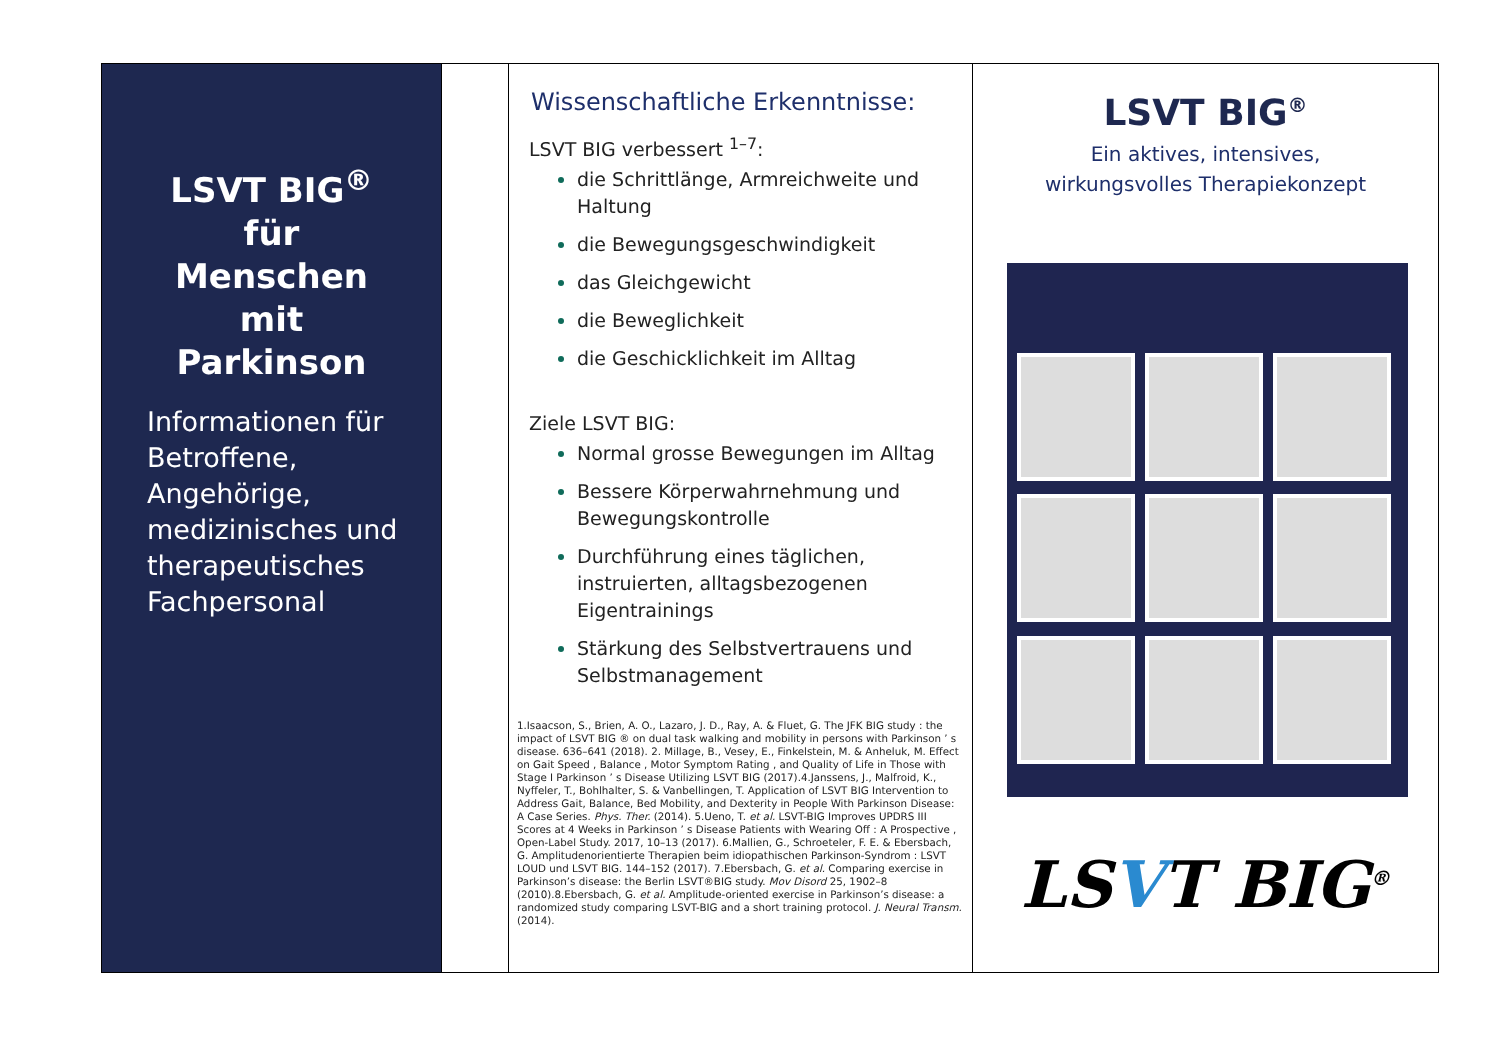LSVT BIG<sup>®</sup>
für
Menschen
mit
Parkinson
Informationen für Betroffene, Angehörige, medizinisches und therapeutisches Fachpersonal
Wissenschaftliche Erkenntnisse:
LSVT BIG verbessert <sup>1–7</sup>:
die Schrittlänge, Armreichweite und Haltung
die Bewegungsgeschwindigkeit
das Gleichgewicht
die Beweglichkeit
die Geschicklichkeit im Alltag
Ziele LSVT BIG:
Normal grosse Bewegungen im Alltag
Bessere Körperwahrnehmung und Bewegungskontrolle
Durchführung eines täglichen, instruierten, alltagsbezogenen Eigentrainings
Stärkung des Selbstvertrauens und Selbstmanagement
1.Isaacson, S., Brien, A. O., Lazaro, J. D., Ray, A. & Fluet, G. The JFK BIG study : the impact of LSVT BIG ® on dual task walking and mobility in persons with Parkinson ’ s disease. 636–641 (2018). 2. Millage, B., Vesey, E., Finkelstein, M. & Anheluk, M. Effect on Gait Speed , Balance , Motor Symptom Rating , and Quality of Life in Those with Stage I Parkinson ’ s Disease Utilizing LSVT BIG (2017).4.Janssens, J., Malfroid, K., Nyffeler, T., Bohlhalter, S. & Vanbellingen, T. Application of LSVT BIG Intervention to Address Gait, Balance, Bed Mobility, and Dexterity in People With Parkinson Disease: A Case Series. Phys. Ther. (2014). 5.Ueno, T. et al. LSVT-BIG Improves UPDRS III Scores at 4 Weeks in Parkinson ’ s Disease Patients with Wearing Off : A Prospective , Open-Label Study. 2017, 10–13 (2017). 6.Mallien, G., Schroeteler, F. E. & Ebersbach, G. Amplitudenorientierte Therapien beim idiopathischen Parkinson-Syndrom : LSVT LOUD und LSVT BIG. 144–152 (2017). 7.Ebersbach, G. et al. Comparing exercise in Parkinson’s disease: the Berlin LSVT®BIG study. Mov Disord 25, 1902–8 (2010).8.Ebersbach, G. et al. Amplitude-oriented exercise in Parkinson’s disease: a randomized study comparing LSVT-BIG and a short training protocol. J. Neural Transm. (2014).
LSVT BIG<sup>®</sup>
Ein aktives, intensives,
wirkungsvolles Therapiekonzept
LSVT BIG<sup>®</sup>